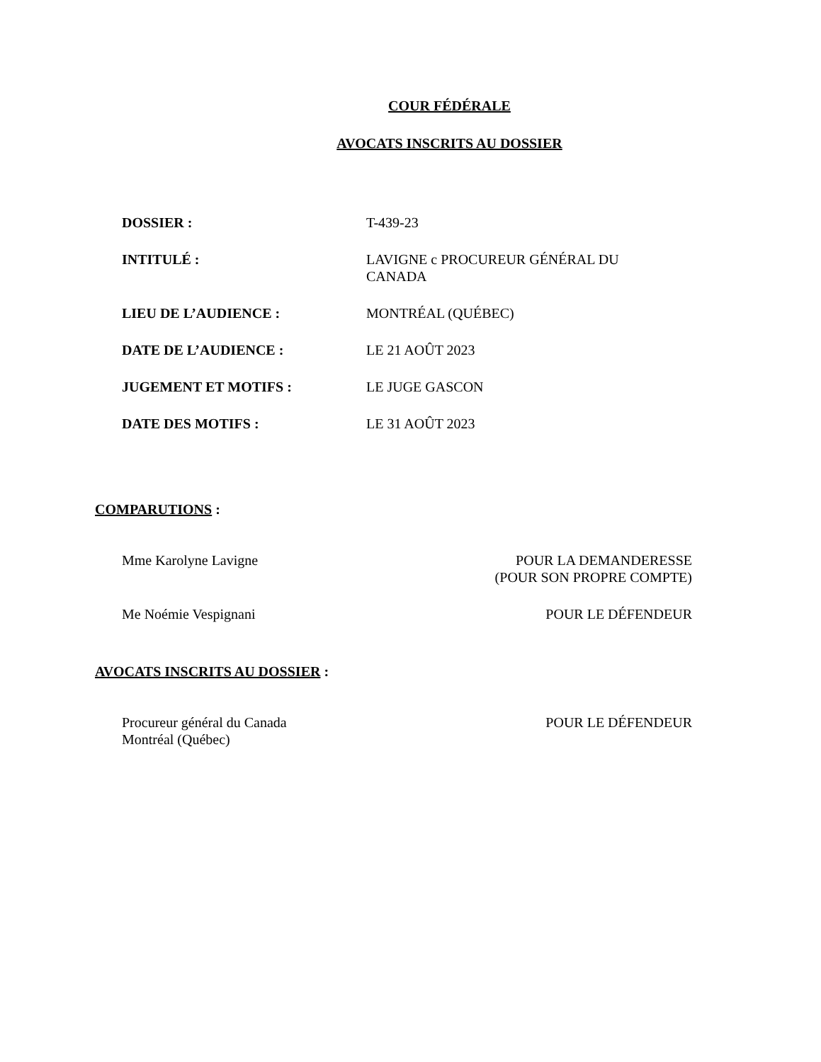COUR FÉDÉRALE
AVOCATS INSCRITS AU DOSSIER
| DOSSIER : | T-439-23 |
| INTITULÉ : | LAVIGNE c PROCUREUR GÉNÉRAL DU CANADA |
| LIEU DE L’AUDIENCE : | MONTRÉAL (QUÉBEC) |
| DATE DE L’AUDIENCE : | LE 21 AOÛT 2023 |
| JUGEMENT ET MOTIFS : | LE JUGE GASCON |
| DATE DES MOTIFS : | LE 31 AOÛT 2023 |
COMPARUTIONS :
| Mme Karolyne Lavigne | POUR LA DEMANDERESSE (POUR SON PROPRE COMPTE) |
| Me Noémie Vespignani | POUR LE DÉFENDEUR |
AVOCATS INSCRITS AU DOSSIER :
| Procureur général du Canada Montréal (Québec) | POUR LE DÉFENDEUR |